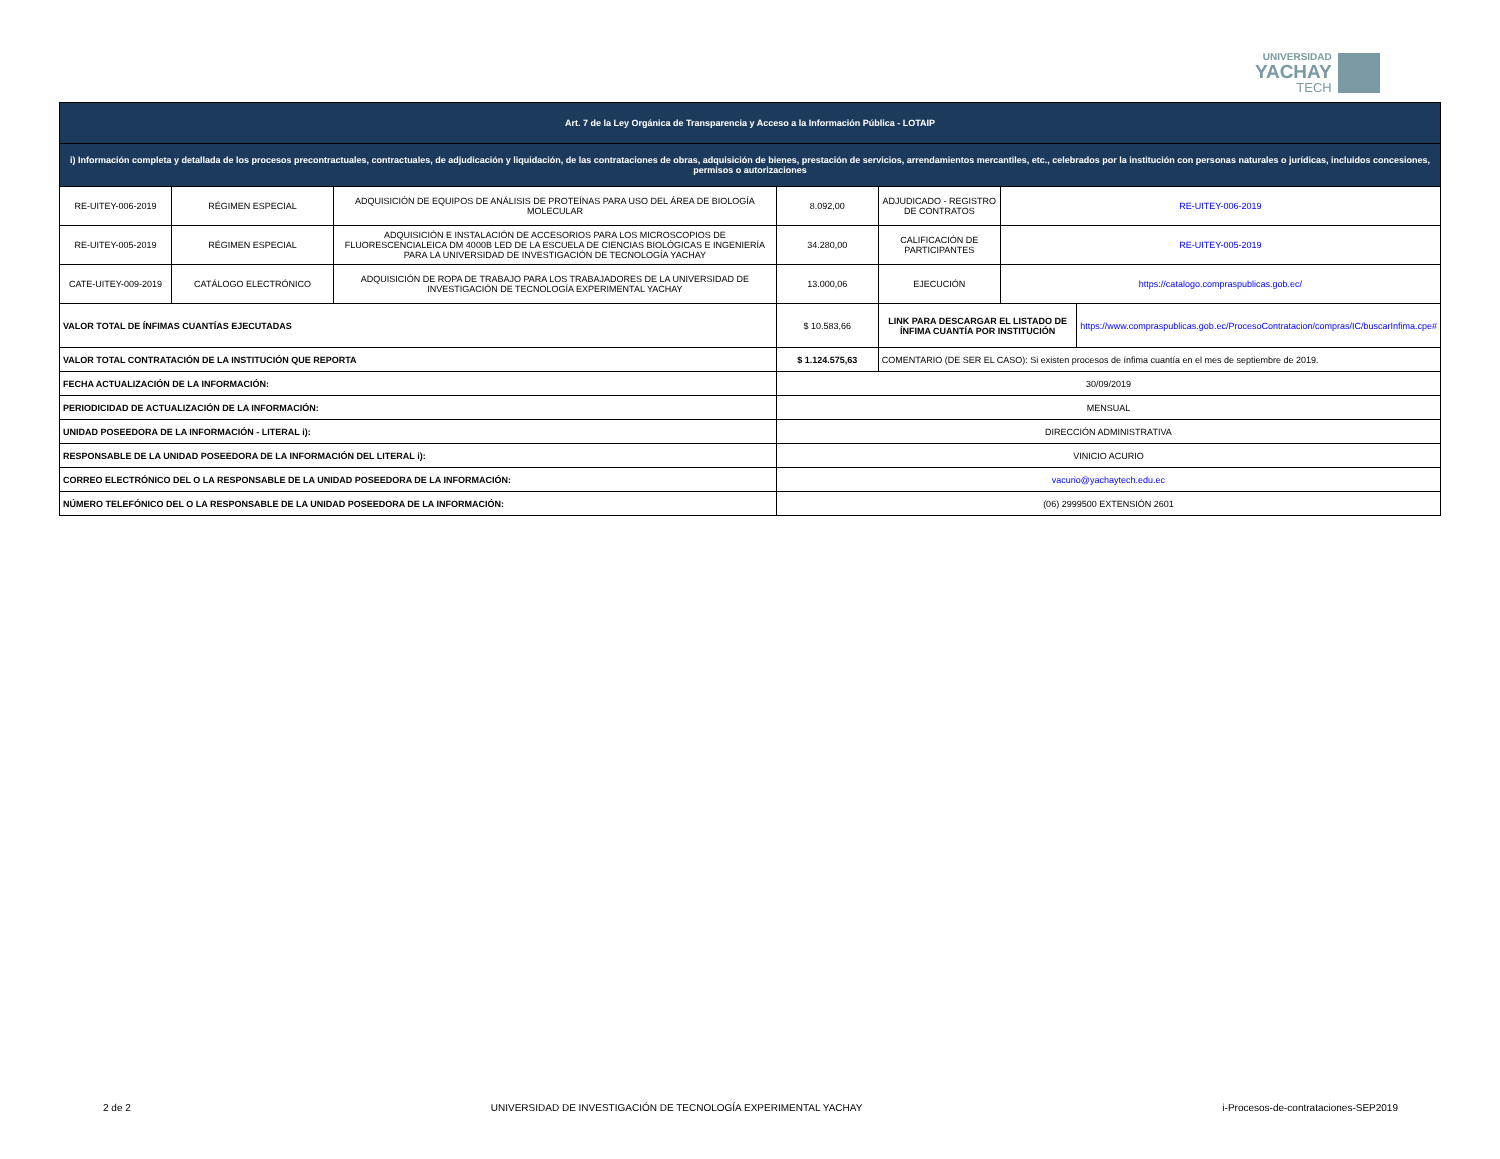UNIVERSIDAD
YACHAY
TECH
| Art. 7 de la Ley Orgánica de Transparencia y Acceso a la Información Pública - LOTAIP | | | | | | |
| --- | --- | --- | --- | --- | --- | --- |
| i) Información completa y detallada de los procesos precontractuales, contractuales, de adjudicación y liquidación, de las contrataciones de obras, adquisición de bienes, prestación de servicios, arrendamientos mercantiles, etc., celebrados por la institución con personas naturales o jurídicas, incluidos concesiones, permisos o autorizaciones | | | | | | |
| RE-UITEY-006-2019 | RÉGIMEN ESPECIAL | ADQUISICIÓN DE EQUIPOS DE ANÁLISIS DE PROTEÍNAS PARA USO DEL ÁREA DE BIOLOGÍA MOLECULAR | 8.092,00 | ADJUDICADO - REGISTRO DE CONTRATOS | RE-UITEY-006-2019 | |
| RE-UITEY-005-2019 | RÉGIMEN ESPECIAL | ADQUISICIÓN E INSTALACIÓN DE ACCESORIOS PARA LOS MICROSCOPIOS DE FLUORESCENCIALEICA DM 4000B LED DE LA ESCUELA DE CIENCIAS BIOLÓGICAS E INGENIERÍA PARA LA UNIVERSIDAD DE INVESTIGACIÓN DE TECNOLOGÍA YACHAY | 34.280,00 | CALIFICACIÓN DE PARTICIPANTES | RE-UITEY-005-2019 | |
| CATE-UITEY-009-2019 | CATÁLOGO ELECTRÓNICO | ADQUISICIÓN DE ROPA DE TRABAJO PARA LOS TRABAJADORES DE LA UNIVERSIDAD DE INVESTIGACIÓN DE TECNOLOGÍA EXPERIMENTAL YACHAY | 13.000,06 | EJECUCIÓN | https://catalogo.compraspublicas.gob.ec/ | |
| VALOR TOTAL DE ÍNFIMAS CUANTÍAS EJECUTADAS | | | $ 10.583,66 | LINK PARA DESCARGAR EL LISTADO DE ÍNFIMA CUANTÍA POR INSTITUCIÓN | | https://www.compraspublicas.gob.ec/ProcesoContratacion/compras/IC/buscarInfima.cpe# |
| VALOR TOTAL CONTRATACIÓN DE LA INSTITUCIÓN QUE REPORTA | | | $ 1.124.575,63 | COMENTARIO (DE SER EL CASO): Si existen procesos de ínfima cuantía en el mes de septiembre de 2019. | | |
| FECHA ACTUALIZACIÓN DE LA INFORMACIÓN: | | | 30/09/2019 | | | |
| PERIODICIDAD DE ACTUALIZACIÓN DE LA INFORMACIÓN: | | | MENSUAL | | | |
| UNIDAD POSEEDORA DE LA INFORMACIÓN - LITERAL i): | | | DIRECCIÓN ADMINISTRATIVA | | | |
| RESPONSABLE DE LA UNIDAD POSEEDORA DE LA INFORMACIÓN DEL LITERAL i): | | | VINICIO ACURIO | | | |
| CORREO ELECTRÓNICO DEL O LA RESPONSABLE DE LA UNIDAD POSEEDORA DE LA INFORMACIÓN: | | | vacurio@yachaytech.edu.ec | | | |
| NÚMERO TELEFÓNICO DEL O LA RESPONSABLE DE LA UNIDAD POSEEDORA DE LA INFORMACIÓN: | | | (06) 2999500 EXTENSIÓN 2601 | | | |
2 de 2 UNIVERSIDAD DE INVESTIGACIÓN DE TECNOLOGÍA EXPERIMENTAL YACHAY i-Procesos-de-contrataciones-SEP2019